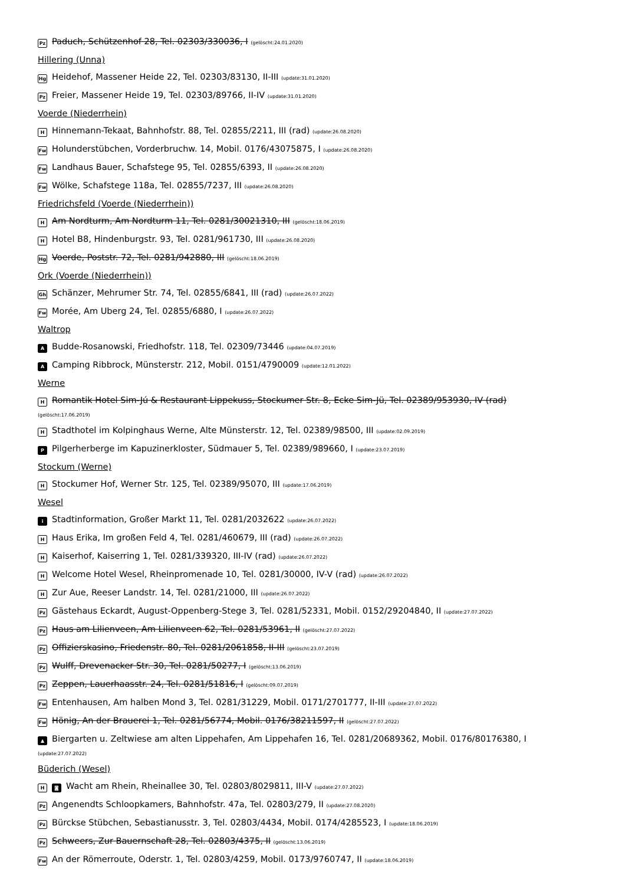Pz Paduch, Schützenhof 28, Tel. 02303/330036, I (gelöscht:24.01.2020)
Hillering (Unna)
Hg Heidehof, Massener Heide 22, Tel. 02303/83130, II-III (update:31.01.2020)
Pz Freier, Massener Heide 19, Tel. 02303/89766, II-IV (update:31.01.2020)
Voerde (Niederrhein)
H Hinnemann-Tekaat, Bahnhofstr. 88, Tel. 02855/2211, III (rad) (update:26.08.2020)
Fw Holunderstübchen, Vorderbruchw. 14, Mobil. 0176/43075875, I (update:26.08.2020)
Fw Landhaus Bauer, Schafstege 95, Tel. 02855/6393, II (update:26.08.2020)
Fw Wölke, Schafstege 118a, Tel. 02855/7237, III (update:26.08.2020)
Friedrichsfeld (Voerde (Niederrhein))
H Am Nordturm, Am Nordturm 11, Tel. 0281/30021310, III (gelöscht:18.06.2019)
H Hotel B8, Hindenburgstr. 93, Tel. 0281/961730, III (update:26.08.2020)
Hg Voerde, Poststr. 72, Tel. 0281/942880, III (gelöscht:18.06.2019)
Ork (Voerde (Niederrhein))
Gh Schänzer, Mehrumer Str. 74, Tel. 02855/6841, III (rad) (update:26.07.2022)
Fw Morée, Am Uberg 24, Tel. 02855/6880, I (update:26.07.2022)
Waltrop
A Budde-Rosanowski, Friedhofstr. 118, Tel. 02309/73446 (update:04.07.2019)
A Camping Ribbrock, Münsterstr. 212, Mobil. 0151/4790009 (update:12.01.2022)
Werne
H Romantik Hotel Sim-Jú & Restaurant Lippekuss, Stockumer Str. 8, Ecke Sim-Jü, Tel. 02389/953930, IV (rad)
(gelöscht:17.06.2019)
H Stadthotel im Kolpinghaus Werne, Alte Münsterstr. 12, Tel. 02389/98500, III (update:02.09.2019)
P Pilgerherberge im Kapuzinerkloster, Südmauer 5, Tel. 02389/989660, I (update:23.07.2019)
Stockum (Werne)
H Stockumer Hof, Werner Str. 125, Tel. 02389/95070, III (update:17.06.2019)
Wesel
i Stadtinformation, Großer Markt 11, Tel. 0281/2032622 (update:26.07.2022)
H Haus Erika, Im großen Feld 4, Tel. 0281/460679, III (rad) (update:26.07.2022)
H Kaiserhof, Kaiserring 1, Tel. 0281/339320, III-IV (rad) (update:26.07.2022)
H Welcome Hotel Wesel, Rheinpromenade 10, Tel. 0281/30000, IV-V (rad) (update:26.07.2022)
H Zur Aue, Reeser Landstr. 14, Tel. 0281/21000, III (update:26.07.2022)
Pz Gästehaus Eckardt, August-Oppenberg-Stege 3, Tel. 0281/52331, Mobil. 0152/29204840, II (update:27.07.2022)
Pz Haus am Lilienveen, Am Lilienveen 62, Tel. 0281/53961, II (gelöscht:27.07.2022)
Pz Offizierskasino, Friedenstr. 80, Tel. 0281/2061858, II-III (gelöscht:23.07.2019)
Pz Wulff, Drevenacker Str. 30, Tel. 0281/50277, I (gelöscht:13.06.2019)
Pz Zeppen, Lauerhaasstr. 24, Tel. 0281/51816, I (gelöscht:09.07.2019)
Fw Entenhausen, Am halben Mond 3, Tel. 0281/31229, Mobil. 0171/2701777, II-III (update:27.07.2022)
Fw Hönig, An der Brauerei 1, Tel. 0281/56774, Mobil. 0176/38211597, II (gelöscht:27.07.2022)
▲ Biergarten u. Zeltwiese am alten Lippehafen, Am Lippehafen 16, Tel. 0281/20689362, Mobil. 0176/80176380, I
(update:27.07.2022)
Büderich (Wesel)
H ◙ Wacht am Rhein, Rheinallee 30, Tel. 02803/8029811, III-V (update:27.07.2022)
Pz Angenendts Schloopkamers, Bahnhofstr. 47a, Tel. 02803/279, II (update:27.08.2020)
Pz Bürckse Stübchen, Sebastianusstr. 3, Tel. 02803/4434, Mobil. 0174/4285523, I (update:18.06.2019)
Pz Schweers, Zur Bauernschaft 28, Tel. 02803/4375, II (gelöscht:13.06.2019)
Fw An der Römerroute, Oderstr. 1, Tel. 02803/4259, Mobil. 0173/9760747, II (update:18.06.2019)